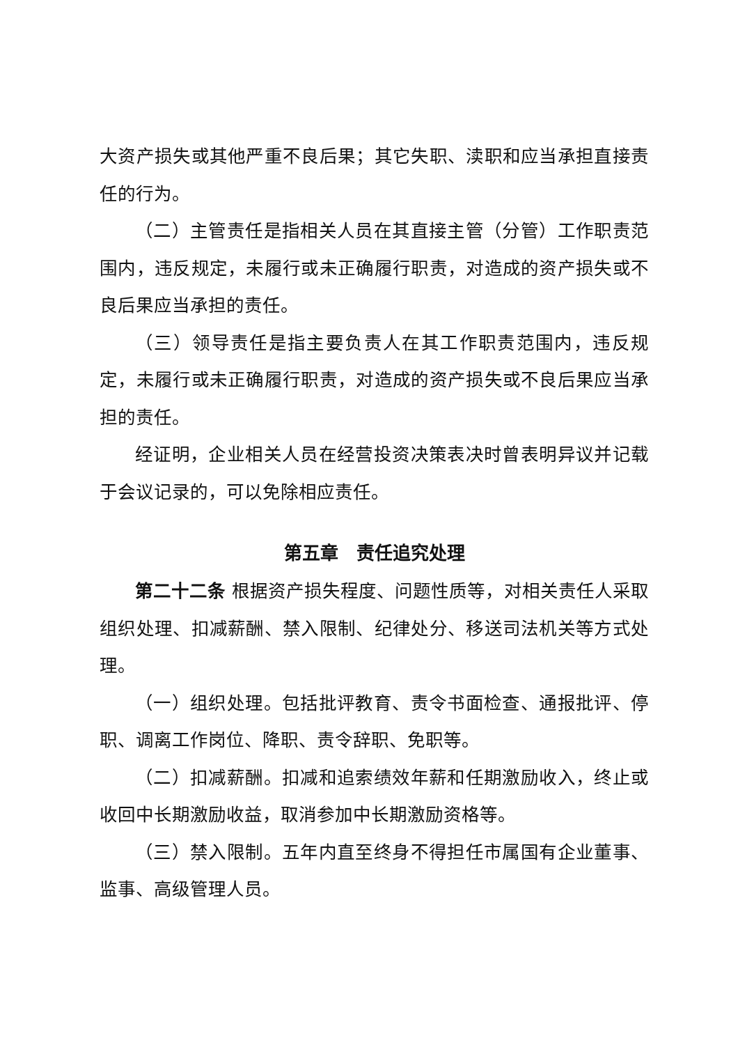大资产损失或其他严重不良后果；其它失职、渎职和应当承担直接责任的行为。
（二）主管责任是指相关人员在其直接主管（分管）工作职责范围内，违反规定，未履行或未正确履行职责，对造成的资产损失或不良后果应当承担的责任。
（三）领导责任是指主要负责人在其工作职责范围内，违反规定，未履行或未正确履行职责，对造成的资产损失或不良后果应当承担的责任。
经证明，企业相关人员在经营投资决策表决时曾表明异议并记载于会议记录的，可以免除相应责任。
第五章　责任追究处理
第二十二条 根据资产损失程度、问题性质等，对相关责任人采取组织处理、扣减薪酬、禁入限制、纪律处分、移送司法机关等方式处理。
（一）组织处理。包括批评教育、责令书面检查、通报批评、停职、调离工作岗位、降职、责令辞职、免职等。
（二）扣减薪酬。扣减和追索绩效年薪和任期激励收入，终止或收回中长期激励收益，取消参加中长期激励资格等。
（三）禁入限制。五年内直至终身不得担任市属国有企业董事、监事、高级管理人员。